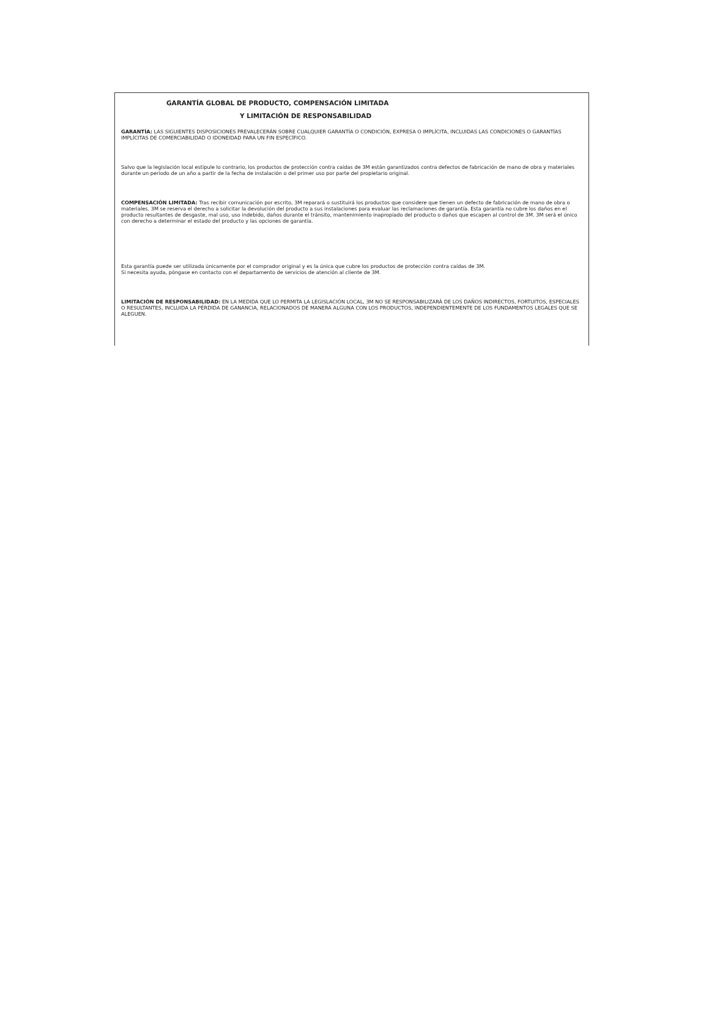GARANTÍA GLOBAL DE PRODUCTO, COMPENSACIÓN LIMITADA
Y LIMITACIÓN DE RESPONSABILIDAD
GARANTÍA: LAS SIGUIENTES DISPOSICIONES PREVALECERÁN SOBRE CUALQUIER GARANTÍA O CONDICIÓN, EXPRESA O IMPLÍCITA, INCLUIDAS LAS CONDICIONES O GARANTÍAS IMPLÍCITAS DE COMERCIABILIDAD O IDONEIDAD PARA UN FIN ESPECÍFICO.
Salvo que la legislación local estipule lo contrario, los productos de protección contra caídas de 3M están garantizados contra defectos de fabricación de mano de obra y materiales durante un periodo de un año a partir de la fecha de instalación o del primer uso por parte del propietario original.
COMPENSACIÓN LIMITADA: Tras recibir comunicación por escrito, 3M reparará o sustituirá los productos que considere que tienen un defecto de fabricación de mano de obra o materiales. 3M se reserva el derecho a solicitar la devolución del producto a sus instalaciones para evaluar las reclamaciones de garantía. Esta garantía no cubre los daños en el producto resultantes de desgaste, mal uso, uso indebido, daños durante el tránsito, mantenimiento inapropiado del producto o daños que escapen al control de 3M. 3M será el único con derecho a determinar el estado del producto y las opciones de garantía.
Esta garantía puede ser utilizada únicamente por el comprador original y es la única que cubre los productos de protección contra caídas de 3M.
Si necesita ayuda, póngase en contacto con el departamento de servicios de atención al cliente de 3M.
LIMITACIÓN DE RESPONSABILIDAD: EN LA MEDIDA QUE LO PERMITA LA LEGISLACIÓN LOCAL, 3M NO SE RESPONSABILIZARÁ DE LOS DAÑOS INDIRECTOS, FORTUITOS, ESPECIALES O RESULTANTES, INCLUIDA LA PÉRDIDA DE GANANCIA, RELACIONADOS DE MANERA ALGUNA CON LOS PRODUCTOS, INDEPENDIENTEMENTE DE LOS FUNDAMENTOS LEGALES QUE SE ALEGUEN.